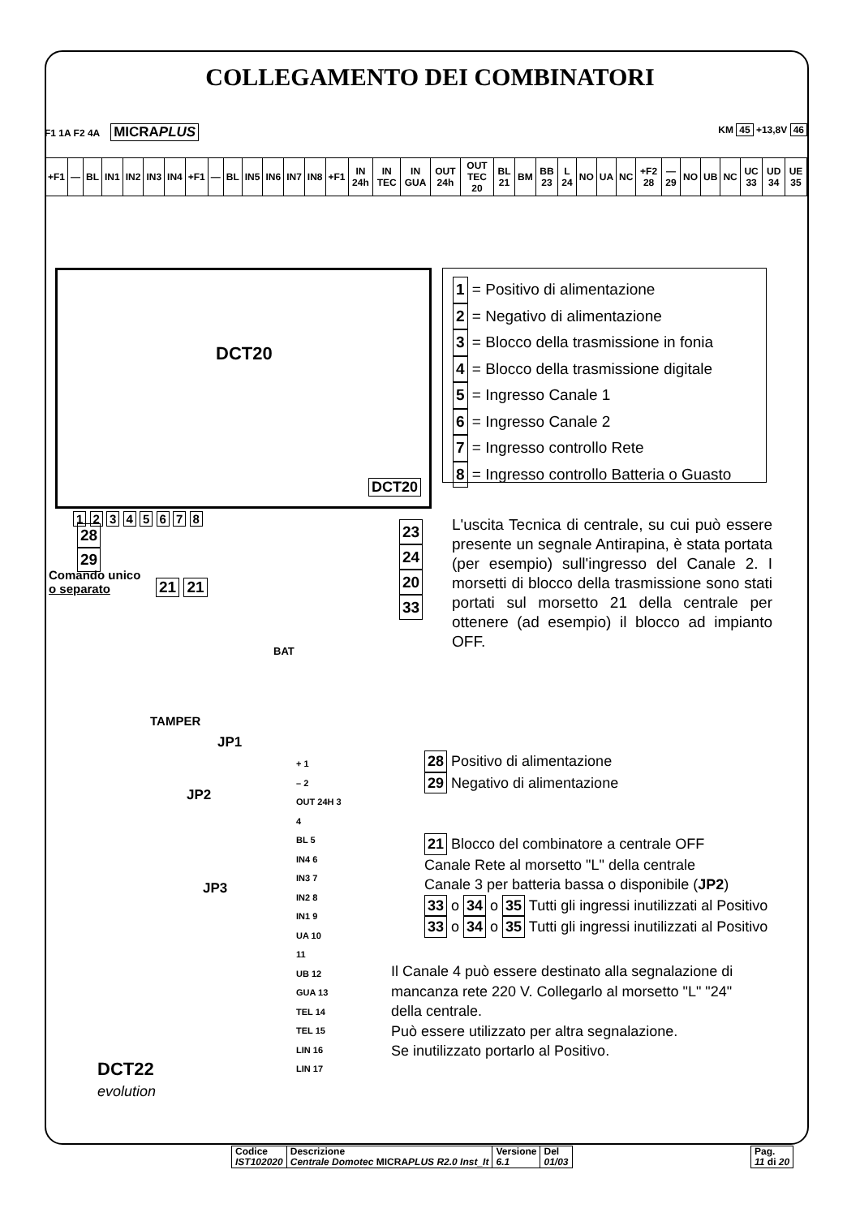COLLEGAMENTO DEI COMBINATORI
F1 1A F2 4A MICRAPLUS KM 45 +13,8V 46
| +F1 | — | BL | IN1 | IN2 | IN3 | IN4 | +F1 | — | BL | IN5 | IN6 | IN7 | IN8 | +F1 | IN 24h | IN TEC | IN GUA | OUT 24h | OUT TEC 20 | BL 21 | BM | BB 23 | L 24 | NO | UA | NC | +F2 28 | — 29 | NO | UB | NC | UC 33 | UD 34 | UE 35 |
DCT20
DCT20
1 2 3 4 5 6 7 8
28
29
Comando unico
o separato
21 21
23
24
20
33
1 = Positivo di alimentazione
2 = Negativo di alimentazione
3 = Blocco della trasmissione in fonia
4 = Blocco della trasmissione digitale
5 = Ingresso Canale 1
6 = Ingresso Canale 2
7 = Ingresso controllo Rete
8 = Ingresso controllo Batteria o Guasto
L'uscita Tecnica di centrale, su cui può essere presente un segnale Antirapina, è stata portata (per esempio) sull'ingresso del Canale 2. I morsetti di blocco della trasmissione sono stati portati sul morsetto 21 della centrale per ottenere (ad esempio) il blocco ad impianto OFF.
BAT
TAMPER
JP1
JP2
JP3
DCT22
evolution
+ 1
– 2
OUT 24H 3
4
BL 5
IN4 6
IN3 7
IN2 8
IN1 9
UA 10
11
UB 12
GUA 13
TEL 14
TEL 15
LIN 16
LIN 17
28 Positivo di alimentazione
29 Negativo di alimentazione
21 Blocco del combinatore a centrale OFF
Canale Rete al morsetto "L" della centrale
Canale 3 per batteria bassa o disponibile (JP2)
33 o 34 o 35 Tutti gli ingressi inutilizzati al Positivo
33 o 34 o 35 Tutti gli ingressi inutilizzati al Positivo
Il Canale 4 può essere destinato alla segnalazione di
mancanza rete 220 V. Collegarlo al morsetto "L" "24"
della centrale.
Può essere utilizzato per altra segnalazione.
Se inutilizzato portarlo al Positivo.
| Codice IST102020 | Descrizione Centrale Domotec MICRA PLUS R2.0 Inst_It | Versione 6.1 | Del 01/03 |
| Pag. 11 di 20 |